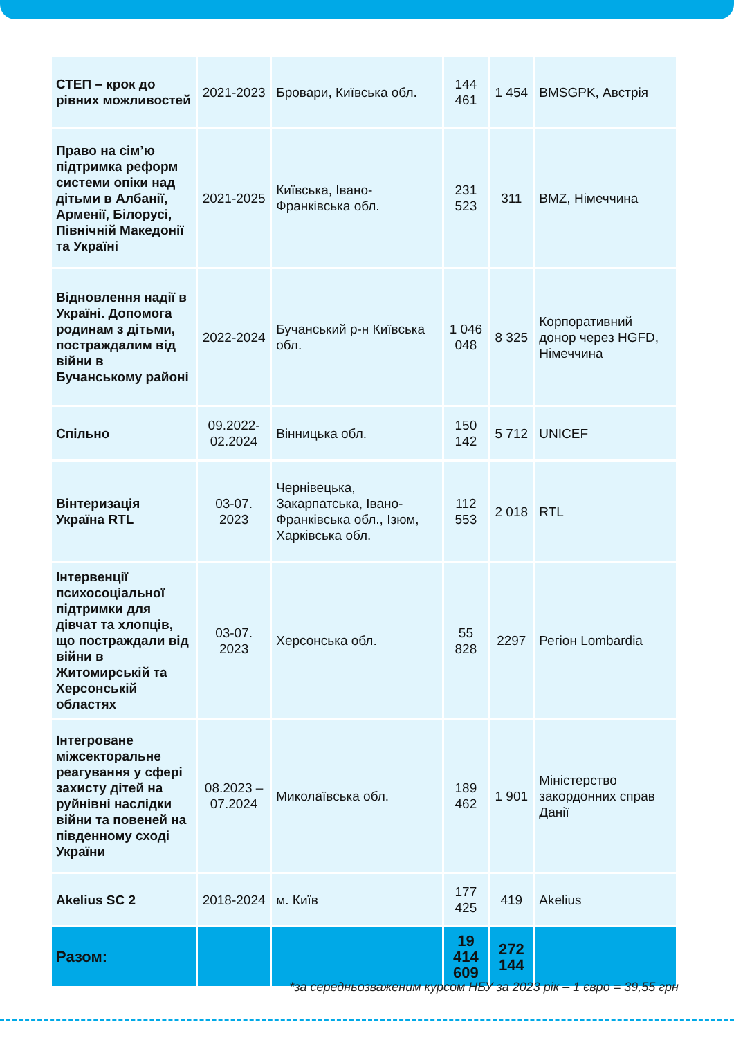| СТЕП – крок до рівних можливостей | 2021-2023 | Бровари, Київська обл. | 144 461 | 1 454 | BMSGPK, Австрія |
| Право на сім’ю підтримка реформ системи опіки над дітьми в Албанії, Арменії, Білорусі, Північній Македонії та Україні | 2021-2025 | Київська, Івано-Франківська обл. | 231 523 | 311 | BMZ, Німеччина |
| Відновлення надії в Україні. Допомога родинам з дітьми, постраждалим від війни в Бучанському районі | 2022-2024 | Бучанський р-н Київська обл. | 1 046 048 | 8 325 | Корпоративний донор через HGFD, Німеччина |
| Спільно | 09.2022-02.2024 | Вінницька обл. | 150 142 | 5 712 | UNICEF |
| Вінтеризація Україна RTL | 03-07. 2023 | Чернівецька, Закарпатська, Івано-Франківська обл., Ізюм, Харківська обл. | 112 553 | 2 018 | RTL |
| Інтервенції психосоціальної підтримки для дівчат та хлопців, що постраждали від війни в Житомирській та Херсонській областях | 03-07. 2023 | Херсонська обл. | 55 828 | 2297 | Регіон Lombardia |
| Інтегроване міжсекторальне реагування у сфері захисту дітей на руйнівні наслідки війни та повеней на південному сході України | 08.2023 – 07.2024 | Миколаївська обл. | 189 462 | 1 901 | Міністерство закордонних справ Данії |
| Akelius SC 2 | 2018-2024 | м. Київ | 177 425 | 419 | Akelius |
| Разом: | | | 19 414 609 | 272 144 | |
*за середньозваженим курсом НБУ за 2023 рік – 1 євро = 39,55 грн